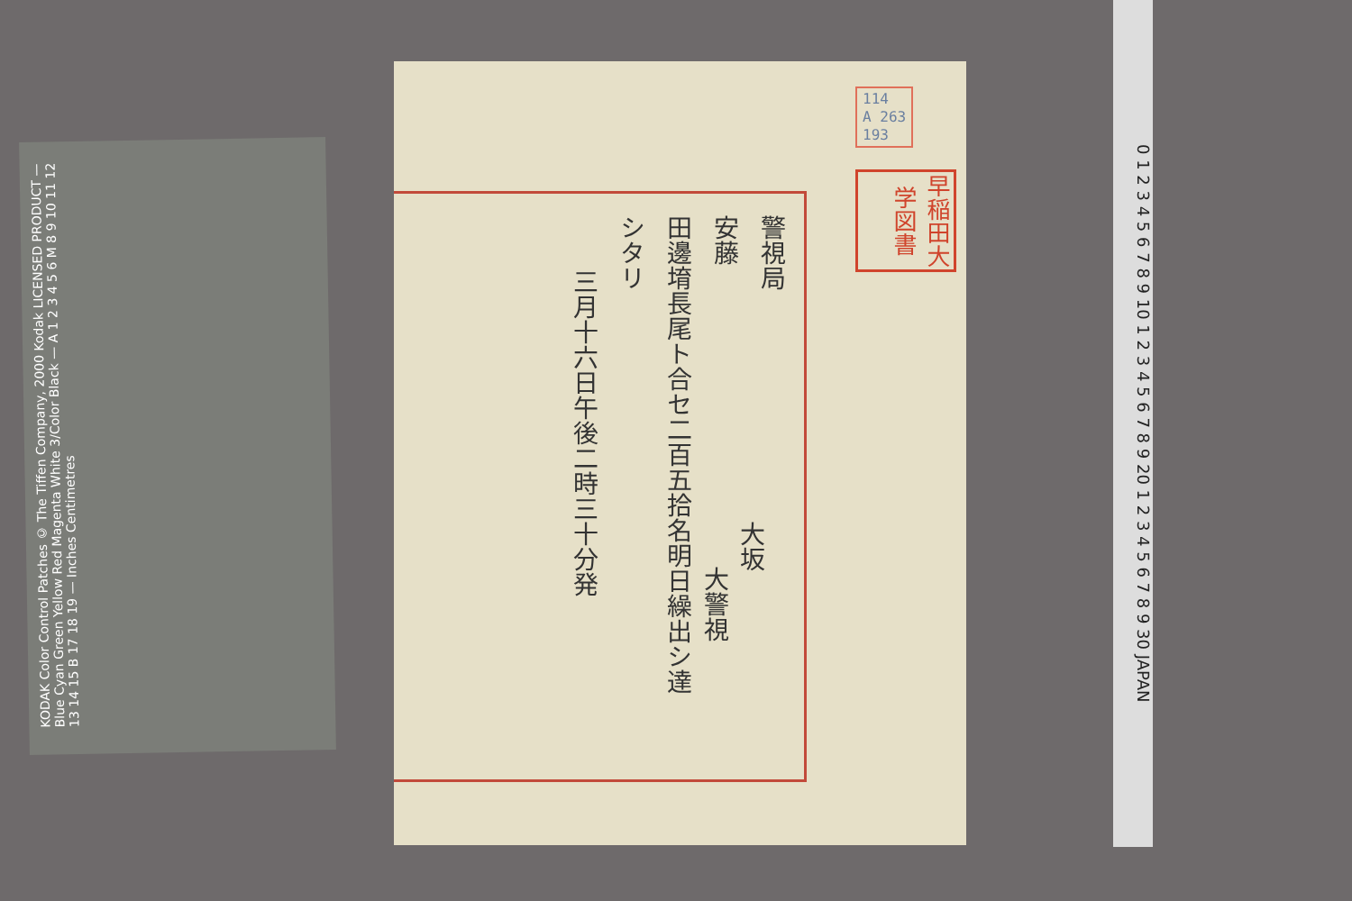KODAK Color Control Patches © The Tiffen Company, 2000 Kodak LICENSED PRODUCT — Blue Cyan Green Yellow Red Magenta White 3/Color Black — A 1 2 3 4 5 6 M 8 9 10 11 12 13 14 15 B 17 18 19 — Inches Centimetres
114
A 263
193
早稲田大学図書
警視局
安藤
田邊堉長尾ト合セ二百五拾名明日繰出シ達
シタリ
三月十六日午後二時三十分発
大坂
大警視
0 1 2 3 4 5 6 7 8 9 10 1 2 3 4 5 6 7 8 9 20 1 2 3 4 5 6 7 8 9 30 JAPAN